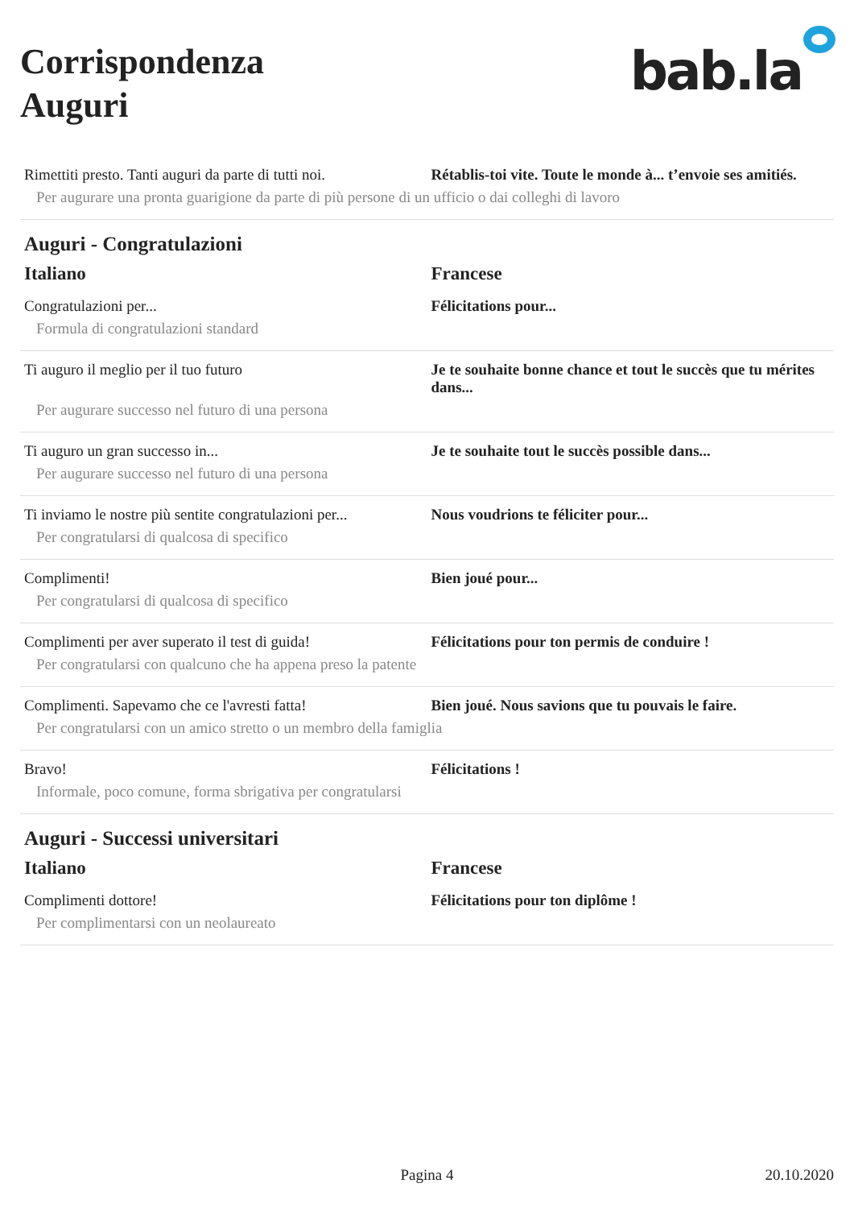Corrispondenza
Auguri
bab.la
| Rimettiti presto. Tanti auguri da parte di tutti noi. | Rétablis-toi vite. Toute le monde à... t’envoie ses amitiés. |
| Per augurare una pronta guarigione da parte di più persone di un ufficio o dai colleghi di lavoro | |
Auguri - Congratulazioni
| Italiano | Francese |
| --- | --- |
| Congratulazioni per... | Félicitations pour... |
| Formula di congratulazioni standard | |
| Ti auguro il meglio per il tuo futuro | Je te souhaite bonne chance et tout le succès que tu mérites dans... |
| Per augurare successo nel futuro di una persona | |
| Ti auguro un gran successo in... | Je te souhaite tout le succès possible dans... |
| Per augurare successo nel futuro di una persona | |
| Ti inviamo le nostre più sentite congratulazioni per... | Nous voudrions te féliciter pour... |
| Per congratularsi di qualcosa di specifico | |
| Complimenti! | Bien joué pour... |
| Per congratularsi di qualcosa di specifico | |
| Complimenti per aver superato il test di guida! | Félicitations pour ton permis de conduire ! |
| Per congratularsi con qualcuno che ha appena preso la patente | |
| Complimenti. Sapevamo che ce l'avresti fatta! | Bien joué. Nous savions que tu pouvais le faire. |
| Per congratularsi con un amico stretto o un membro della famiglia | |
| Bravo! | Félicitations ! |
| Informale, poco comune, forma sbrigativa per congratularsi | |
Auguri - Successi universitari
| Italiano | Francese |
| --- | --- |
| Complimenti dottore! | Félicitations pour ton diplôme ! |
| Per complimentarsi con un neolaureato | |
Pagina 4 20.10.2020